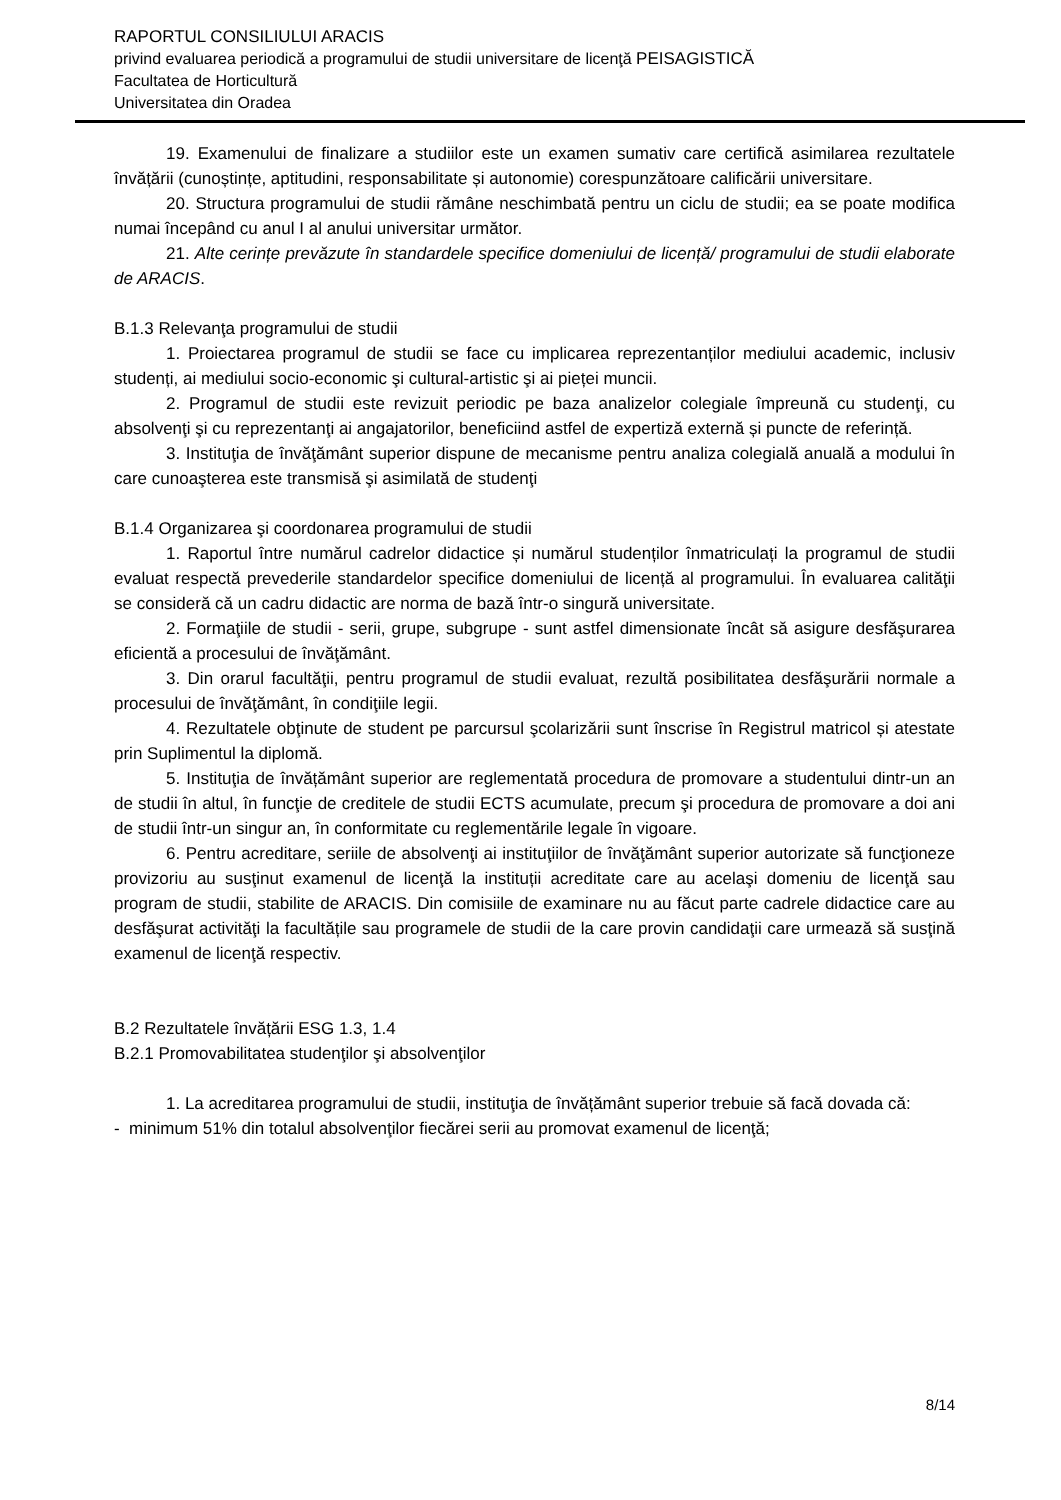RAPORTUL CONSILIULUI ARACIS
privind evaluarea periodică a programului de studii universitare de licenţă PEISAGISTICĂ
Facultatea de Horticultură
Universitatea din Oradea
19. Examenului de finalizare a studiilor este un examen sumativ care certifică asimilarea rezultatele învățării (cunoștințe, aptitudini, responsabilitate și autonomie) corespunzătoare calificării universitare.
20. Structura programului de studii rămâne neschimbată pentru un ciclu de studii; ea se poate modifica numai începând cu anul I al anului universitar următor.
21. Alte cerințe prevăzute în standardele specifice domeniului de licență/ programului de studii elaborate de ARACIS.
B.1.3 Relevanţa programului de studii
1. Proiectarea programul de studii se face cu implicarea reprezentanților mediului academic, inclusiv studenți, ai mediului socio-economic şi cultural-artistic şi ai pieței muncii.
2. Programul de studii este revizuit periodic pe baza analizelor colegiale împreună cu studenţi, cu absolvenţi şi cu reprezentanţi ai angajatorilor, beneficiind astfel de expertiză externă și puncte de referință.
3. Instituţia de învăţământ superior dispune de mecanisme pentru analiza colegială anuală a modului în care cunoaşterea este transmisă şi asimilată de studenţi
B.1.4 Organizarea şi coordonarea programului de studii
1. Raportul între numărul cadrelor didactice și numărul studenților înmatriculați la programul de studii evaluat respectă prevederile standardelor specifice domeniului de licență al programului. În evaluarea calităţii se consideră că un cadru didactic are norma de bază într-o singură universitate.
2. Formaţiile de studii - serii, grupe, subgrupe - sunt astfel dimensionate încât să asigure desfăşurarea eficientă a procesului de învăţământ.
3. Din orarul facultăţii, pentru programul de studii evaluat, rezultă posibilitatea desfăşurării normale a procesului de învăţământ, în condiţiile legii.
4. Rezultatele obţinute de student pe parcursul şcolarizării sunt înscrise în Registrul matricol și atestate prin Suplimentul la diplomă.
5. Instituţia de învățământ superior are reglementată procedura de promovare a studentului dintr-un an de studii în altul, în funcţie de creditele de studii ECTS acumulate, precum şi procedura de promovare a doi ani de studii într-un singur an, în conformitate cu reglementările legale în vigoare.
6. Pentru acreditare, seriile de absolvenţi ai instituţiilor de învăţământ superior autorizate să funcţioneze provizoriu au susţinut examenul de licenţă la instituții acreditate care au acelaşi domeniu de licenţă sau program de studii, stabilite de ARACIS. Din comisiile de examinare nu au făcut parte cadrele didactice care au desfăşurat activităţi la facultățile sau programele de studii de la care provin candidaţii care urmează să susţină examenul de licenţă respectiv.
B.2 Rezultatele învățării ESG 1.3, 1.4
B.2.1 Promovabilitatea studenţilor şi absolvenţilor
1. La acreditarea programului de studii, instituţia de învățământ superior trebuie să facă dovada că:
- minimum 51% din totalul absolvenţilor fiecărei serii au promovat examenul de licenţă;
8/14